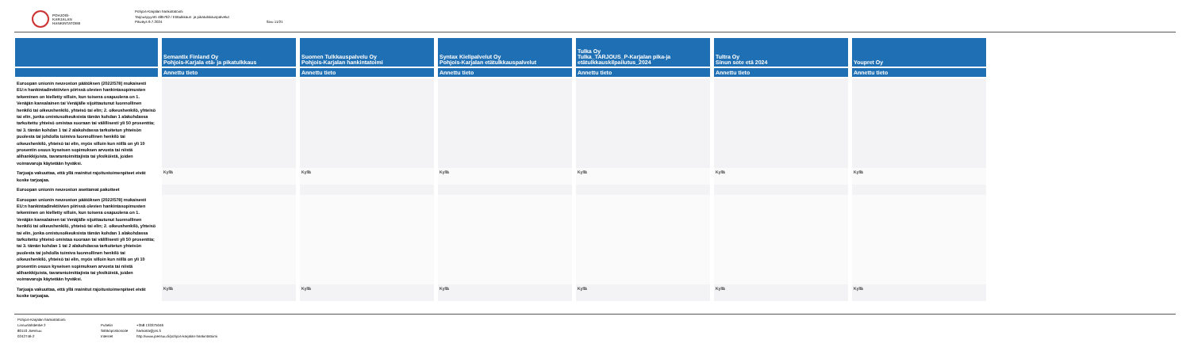POHJOIS-
KARJALAN
HANKINTATOIMI
Pohjois-Karjalan hankintatoimi
Tarjouspyyntö 485762 / Etätulkkaus- ja pikatulkkauspalvelut
Päiväys 9.7.2024 Sivu 11/21
| | Semantix Finland Oy Pohjois-Karjala etä- ja pikatulkkaus | Suomen Tulkkauspalvelu Oy Pohjois-Karjalan hankintatoimi | Syntax Kielipalvelut Oy Pohjois-Karjalan etätulkkauspalvelut | Tulka Oy Tulka_TARJOUS_P-Karjalan pika-ja etätulkkauskilpailutus_2024 | Tultra Oy Sinun sote etä 2024 | Youpret Oy |
| --- | --- | --- | --- | --- | --- | --- |
| | Annettu tieto | Annettu tieto | Annettu tieto | Annettu tieto | Annettu tieto | Annettu tieto |
| Euroopan unionin neuvoston päätöksen (2022/578) mukaisesti EU:n hankintadirektiivien piirissä olevien hankintasopimusten tekeminen on kielletty silloin, kun toisena osapuolena on 1. Venäjän kansalainen tai Venäjälle sijoittautunut luonnollinen henkilö tai oikeushenkilö, yhteisö tai elin; 2. oikeushenkilö, yhteisö tai elin, jonka omistusoikeuksista tämän kohdan 1 alakohdassa tarkoitettu yhteisö omistaa suoraan tai välillisesti yli 50 prosenttia; tai 3. tämän kohdan 1 tai 2 alakohdassa tarkoitetun yhteisön puolesta tai johdolla toimiva luonnollinen henkilö tai oikeushenkilö, yhteisö tai elin, myös silloin kun niillä on yli 10 prosentin osuus kyseisen sopimuksen arvosta tai niistä alihankkijoista, tavarantoimittajista tai yksiköistä, joiden voimavaroja käytetään hyväksi. | | | | | | |
| Tarjoaja vakuuttaa, että yllä mainitut rajoitustoimenpiteet eivät koske tarjoajaa. | Kyllä | Kyllä | Kyllä | Kyllä | Kyllä | Kyllä |
| Euroopan unionin neuvoston asettamat pakotteet | | | | | | |
| Euroopan unionin neuvoston päätöksen (2022/578) mukaisesti EU:n hankintadirektiivien piirissä olevien hankintasopimusten tekeminen on kielletty silloin, kun toisena osapuolena on 1. Venäjän kansalainen tai Venäjälle sijoittautunut luonnollinen henkilö tai oikeushenkilö, yhteisö tai elin; 2. oikeushenkilö, yhteisö tai elin, jonka omistusoikeuksista tämän kohdan 1 alakohdassa tarkoitettu yhteisö omistaa suoraan tai välillisesti yli 50 prosenttia; tai 3. tämän kohdan 1 tai 2 alakohdassa tarkoitetun yhteisön puolesta tai johdolla toimiva luonnollinen henkilö tai oikeushenkilö, yhteisö tai elin, myös silloin kun niillä on yli 10 prosentin osuus kyseisen sopimuksen arvosta tai niistä alihankkijoista, tavarantoimittajista tai yksiköistä, joiden voimavaroja käytetään hyväksi. | | | | | | |
| Tarjoaja vakuuttaa, että yllä mainitut rajoitustoimenpiteet eivät koske tarjoajaa. | Kyllä | Kyllä | Kyllä | Kyllä | Kyllä | Kyllä |
Pohjois-Karjalan hankintatoimi
Linnunlahdentie 2
80110 Joensuu
0242746-2
Puhelin
Sähköpostiosoite
Internet
+358 133375046
hankinta@jns.fi
http://www.joensuu.fi/pohjois-karjalan-hankintatoimi